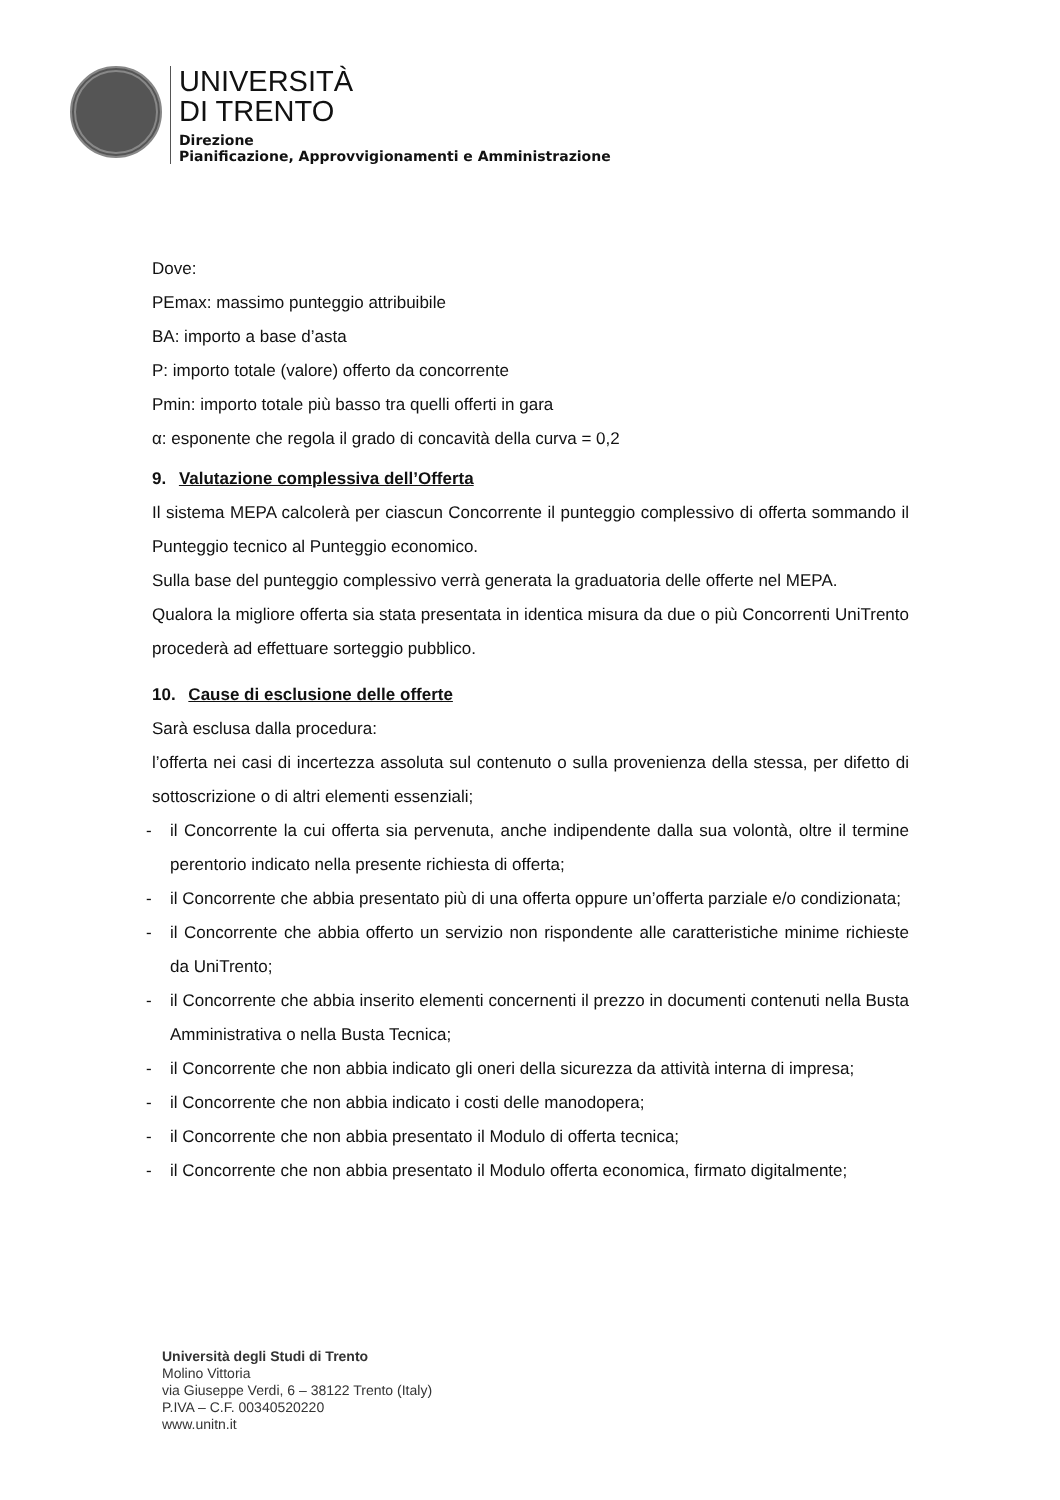UNIVERSITÀ
DI TRENTO
Direzione
Pianificazione, Approvvigionamenti e Amministrazione
Dove:
PEmax: massimo punteggio attribuibile
BA: importo a base d’asta
P: importo totale (valore) offerto da concorrente
Pmin: importo totale più basso tra quelli offerti in gara
α: esponente che regola il grado di concavità della curva = 0,2
9. Valutazione complessiva dell’Offerta
Il sistema MEPA calcolerà per ciascun Concorrente il punteggio complessivo di offerta sommando il Punteggio tecnico al Punteggio economico.
Sulla base del punteggio complessivo verrà generata la graduatoria delle offerte nel MEPA.
Qualora la migliore offerta sia stata presentata in identica misura da due o più Concorrenti UniTrento procederà ad effettuare sorteggio pubblico.
10. Cause di esclusione delle offerte
Sarà esclusa dalla procedura:
l’offerta nei casi di incertezza assoluta sul contenuto o sulla provenienza della stessa, per difetto di sottoscrizione o di altri elementi essenziali;
- il Concorrente la cui offerta sia pervenuta, anche indipendente dalla sua volontà, oltre il termine perentorio indicato nella presente richiesta di offerta;
- il Concorrente che abbia presentato più di una offerta oppure un’offerta parziale e/o condizionata;
- il Concorrente che abbia offerto un servizio non rispondente alle caratteristiche minime richieste da UniTrento;
- il Concorrente che abbia inserito elementi concernenti il prezzo in documenti contenuti nella Busta Amministrativa o nella Busta Tecnica;
- il Concorrente che non abbia indicato gli oneri della sicurezza da attività interna di impresa;
- il Concorrente che non abbia indicato i costi delle manodopera;
- il Concorrente che non abbia presentato il Modulo di offerta tecnica;
- il Concorrente che non abbia presentato il Modulo offerta economica, firmato digitalmente;
Università degli Studi di Trento
Molino Vittoria
via Giuseppe Verdi, 6 – 38122 Trento (Italy)
P.IVA – C.F. 00340520220
www.unitn.it